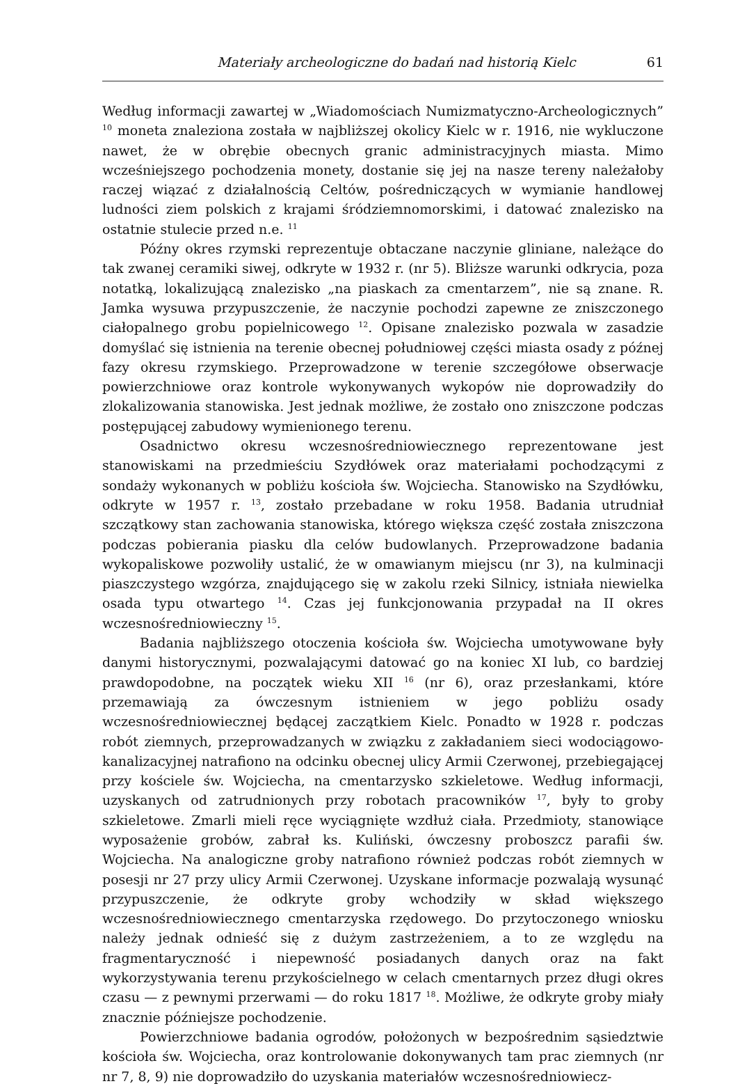Materiały archeologiczne do badań nad historią Kielc 61
Według informacji zawartej w „Wiadomościach Numizmatyczno-Archeologicznych” <sup>10</sup> moneta znaleziona została w najbliższej okolicy Kielc w r. 1916, nie wykluczone nawet, że w obrębie obecnych granic administracyjnych miasta. Mimo wcześniejszego pochodzenia monety, dostanie się jej na nasze tereny należałoby raczej wiązać z działalnością Celtów, pośredniczących w wymianie handlowej ludności ziem polskich z krajami śródziemnomorskimi, i datować znalezisko na ostatnie stulecie przed n.e. <sup>11</sup>
Późny okres rzymski reprezentuje obtaczane naczynie gliniane, należące do tak zwanej ceramiki siwej, odkryte w 1932 r. (nr 5). Bliższe warunki odkrycia, poza notatką, lokalizującą znalezisko „na piaskach za cmentarzem”, nie są znane. R. Jamka wysuwa przypuszczenie, że naczynie pochodzi zapewne ze zniszczonego ciałopalnego grobu popielnicowego <sup>12</sup>. Opisane znalezisko pozwala w zasadzie domyślać się istnienia na terenie obecnej południowej części miasta osady z późnej fazy okresu rzymskiego. Przeprowadzone w terenie szczegółowe obserwacje powierzchniowe oraz kontrole wykonywanych wykopów nie doprowadziły do zlokalizowania stanowiska. Jest jednak możliwe, że zostało ono zniszczone podczas postępującej zabudowy wymienionego terenu.
Osadnictwo okresu wczesnośredniowiecznego reprezentowane jest stanowiskami na przedmieściu Szydłówek oraz materiałami pochodzącymi z sondaży wykonanych w pobliżu kościoła św. Wojciecha. Stanowisko na Szydłówku, odkryte w 1957 r. <sup>13</sup>, zostało przebadane w roku 1958. Badania utrudniał szczątkowy stan zachowania stanowiska, którego większa część została zniszczona podczas pobierania piasku dla celów budowlanych. Przeprowadzone badania wykopaliskowe pozwoliły ustalić, że w omawianym miejscu (nr 3), na kulminacji piaszczystego wzgórza, znajdującego się w zakolu rzeki Silnicy, istniała niewielka osada typu otwartego <sup>14</sup>. Czas jej funkcjonowania przypadał na II okres wczesnośredniowieczny <sup>15</sup>.
Badania najbliższego otoczenia kościoła św. Wojciecha umotywowane były danymi historycznymi, pozwalającymi datować go na koniec XI lub, co bardziej prawdopodobne, na początek wieku XII <sup>16</sup> (nr 6), oraz przesłankami, które przemawiają za ówczesnym istnieniem w jego pobliżu osady wczesnośredniowiecznej będącej zaczątkiem Kielc. Ponadto w 1928 r. podczas robót ziemnych, przeprowadzanych w związku z zakładaniem sieci wodociągowo-kanalizacyjnej natrafiono na odcinku obecnej ulicy Armii Czerwonej, przebiegającej przy kościele św. Wojciecha, na cmentarzysko szkieletowe. Według informacji, uzyskanych od zatrudnionych przy robotach pracowników <sup>17</sup>, były to groby szkieletowe. Zmarli mieli ręce wyciągnięte wzdłuż ciała. Przedmioty, stanowiące wyposażenie grobów, zabrał ks. Kuliński, ówczesny proboszcz parafii św. Wojciecha. Na analogiczne groby natrafiono również podczas robót ziemnych w posesji nr 27 przy ulicy Armii Czerwonej. Uzyskane informacje pozwalają wysunąć przypuszczenie, że odkryte groby wchodziły w skład większego wczesnośredniowiecznego cmentarzyska rzędowego. Do przytoczonego wniosku należy jednak odnieść się z dużym zastrzeżeniem, a to ze względu na fragmentaryczność i niepewność posiadanych danych oraz na fakt wykorzystywania terenu przykościelnego w celach cmentarnych przez długi okres czasu — z pewnymi przerwami — do roku 1817 <sup>18</sup>. Możliwe, że odkryte groby miały znacznie późniejsze pochodzenie.
Powierzchniowe badania ogrodów, położonych w bezpośrednim sąsiedztwie kościoła św. Wojciecha, oraz kontrolowanie dokonywanych tam prac ziemnych (nr nr 7, 8, 9) nie doprowadziło do uzyskania materiałów wczesnośredniowiecz-